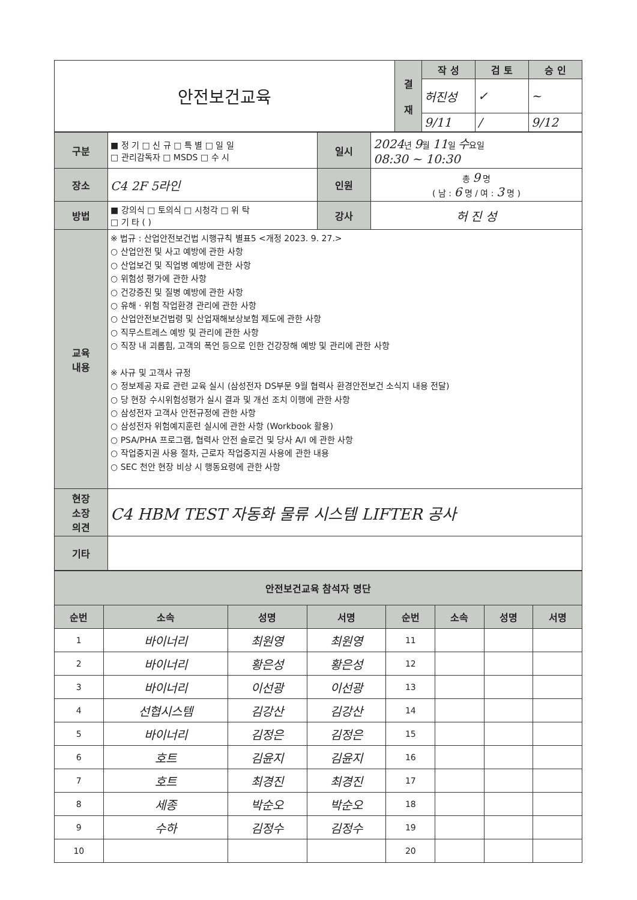| 안전보건교육 | 결 재 | 작 성 | 검 토 | 승 인 |
| | | 허진성 | ✓ | ~ |
| | | 9/11 | / | 9/12 |
| 구분 | ■ 정 기 □ 신 규 □ 특 별 □ 일 일 □ 관리감독자 □ MSDS □ 수 시 | 일시 | 2024 년 9 월 11 일 수 요일 08:30 ~ 10:30 |
| 장소 | C4 2F 5라인 | 인원 | 총 9 명 ( 남 : 6 명 / 여 : 3 명 ) |
| 방법 | ■ 강의식 □ 토의식 □ 시청각 □ 위 탁 □ 기 타 ( ) | 강사 | 허 진 성 |
| 교육 내용 | ※ 법규 : 산업안전보건법 시행규칙 별표5 <개정 2023. 9. 27.> ○ 산업안전 및 사고 예방에 관한 사항 ○ 산업보건 및 직업병 예방에 관한 사항 ○ 위험성 평가에 관한 사항 ○ 건강증진 및 질병 예방에 관한 사항 ○ 유해 · 위험 작업환경 관리에 관한 사항 ○ 산업안전보건법령 및 산업재해보상보험 제도에 관한 사항 ○ 직무스트레스 예방 및 관리에 관한 사항 ○ 직장 내 괴롭힘, 고객의 폭언 등으로 인한 건강장해 예방 및 관리에 관한 사항 ※ 사규 및 고객사 규정 ○ 정보제공 자료 관련 교육 실시 (삼성전자 DS부문 9월 협력사 환경안전보건 소식지 내용 전달) ○ 당 현장 수시위험성평가 실시 결과 및 개선 조치 이행에 관한 사항 ○ 삼성전자 고객사 안전규정에 관한 사항 ○ 삼성전자 위험예지훈련 실시에 관한 사항 (Workbook 활용) ○ PSA/PHA 프로그램, 협력사 안전 슬로건 및 당사 A/I 에 관한 사항 ○ 작업중지권 사용 절차, 근로자 작업중지권 사용에 관한 내용 ○ SEC 천안 현장 비상 시 행동요령에 관한 사항 | | |
| 현장 소장 의견 | C4 HBM TEST 자동화 물류 시스템 LIFTER 공사 | | |
| 기타 | | | |
| 안전보건교육 참석자 명단 | | | | | | | |
| 순번 | 소속 | 성명 | 서명 | 순번 | 소속 | 성명 | 서명 |
| 1 | 바이너리 | 최원영 | 최원영 | 11 | | | |
| 2 | 바이너리 | 황은성 | 황은성 | 12 | | | |
| 3 | 바이너리 | 이선광 | 이선광 | 13 | | | |
| 4 | 선협시스템 | 김강산 | 김강산 | 14 | | | |
| 5 | 바이너리 | 김정은 | 김정은 | 15 | | | |
| 6 | 호트 | 김윤지 | 김윤지 | 16 | | | |
| 7 | 호트 | 최경진 | 최경진 | 17 | | | |
| 8 | 세종 | 박순오 | 박순오 | 18 | | | |
| 9 | 수하 | 김정수 | 김정수 | 19 | | | |
| 10 | | | | 20 | | | |